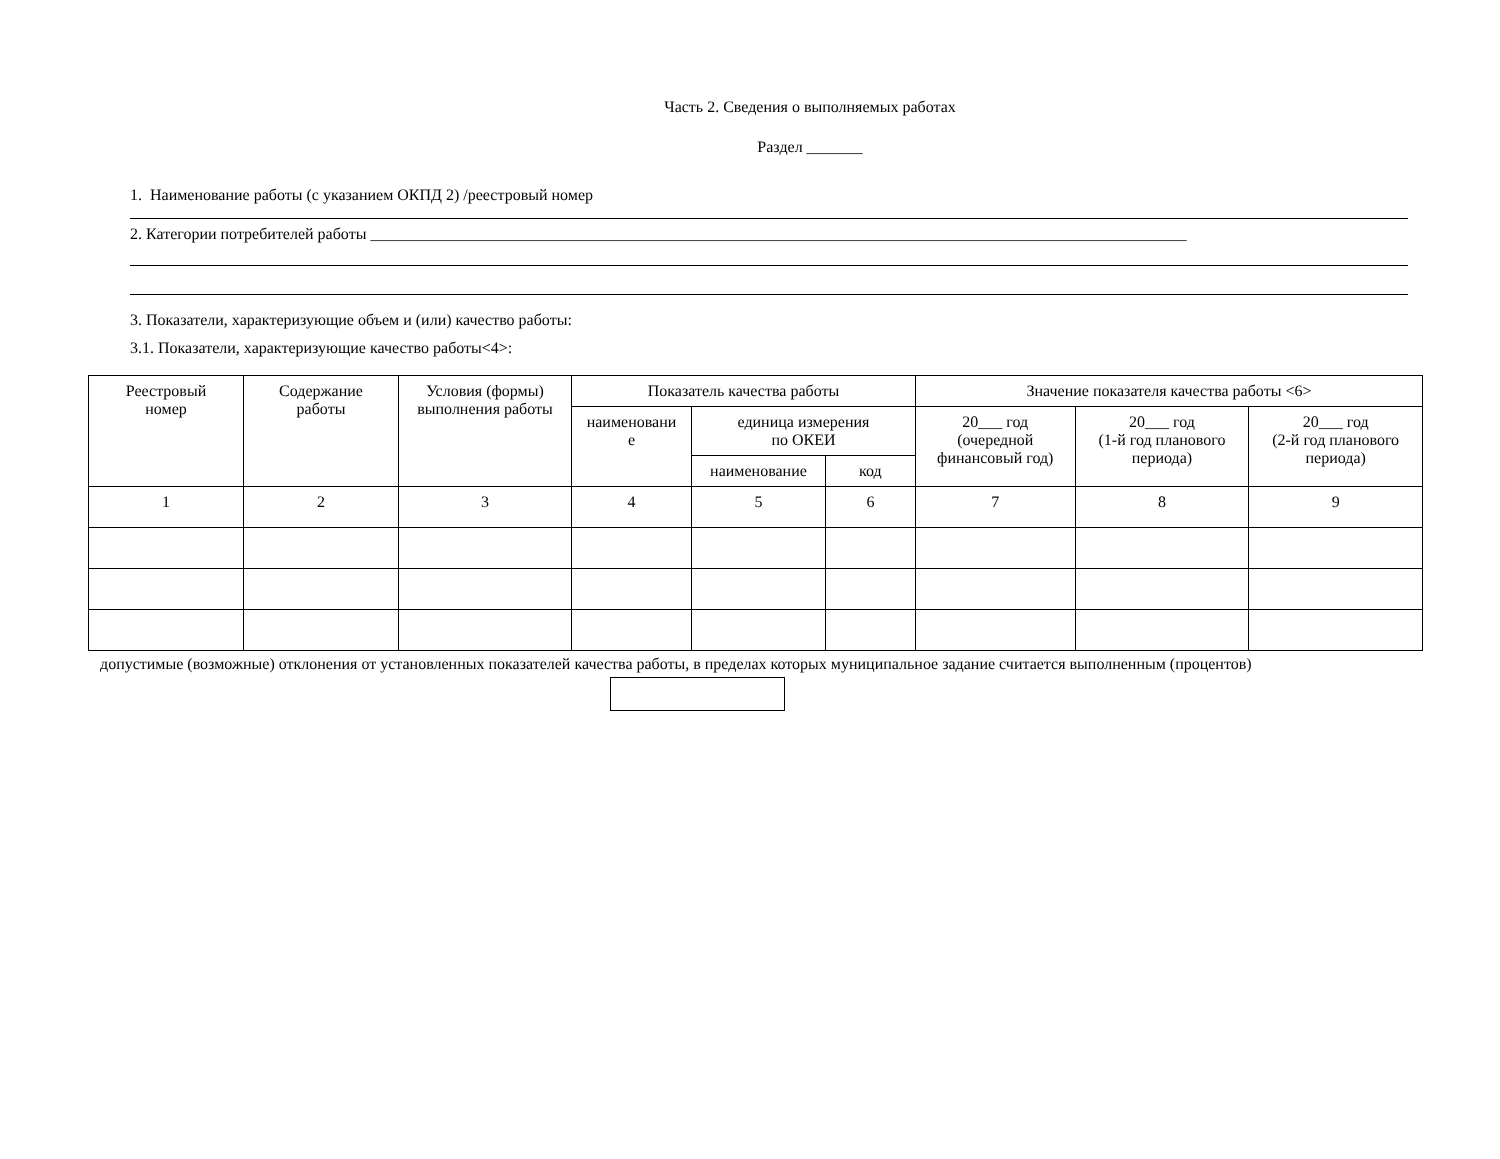Часть 2. Сведения о выполняемых работах
Раздел _______
1. Наименование работы (с указанием ОКПД 2) /реестровый номер
2. Категории потребителей работы ______________________________________________________________________________________________________
3. Показатели, характеризующие объем и (или) качество работы:
3.1. Показатели, характеризующие качество работы<4>:
| Реестровый номер | Содержание работы | Условия (формы) выполнения работы | Показатель качества работы | | | Значение показателя качества работы <6> | | |
| --- | --- | --- | --- | --- | --- | --- | --- | --- |
| | | | наименовани е | единица измерения по ОКЕИ | | 20___ год (очередной финансовый год) | 20___ год (1-й год планового периода) | 20___ год (2-й год планового периода) |
| | | | | наименование | код | | | |
| 1 | 2 | 3 | 4 | 5 | 6 | 7 | 8 | 9 |
допустимые (возможные) отклонения от установленных показателей качества работы, в пределах которых муниципальное задание считается выполненным (процентов)